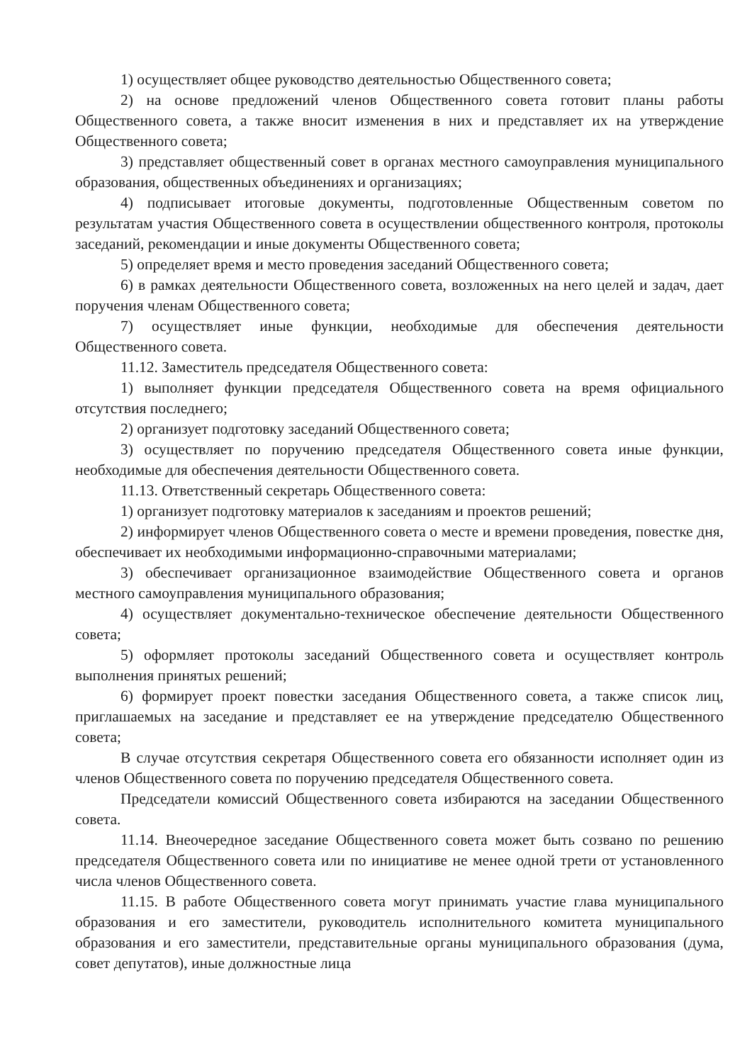1) осуществляет общее руководство деятельностью Общественного совета;
2) на основе предложений членов Общественного совета готовит планы работы Общественного совета, а также вносит изменения в них и представляет их на утверждение Общественного совета;
3) представляет общественный совет в органах местного самоуправления муниципального образования, общественных объединениях и организациях;
4) подписывает итоговые документы, подготовленные Общественным советом по результатам участия Общественного совета в осуществлении общественного контроля, протоколы заседаний, рекомендации и иные документы Общественного совета;
5) определяет время и место проведения заседаний Общественного совета;
6) в рамках деятельности Общественного совета, возложенных на него целей и задач, дает поручения членам Общественного совета;
7) осуществляет иные функции, необходимые для обеспечения деятельности Общественного совета.
11.12. Заместитель председателя Общественного совета:
1) выполняет функции председателя Общественного совета на время официального отсутствия последнего;
2) организует подготовку заседаний Общественного совета;
3) осуществляет по поручению председателя Общественного совета иные функции, необходимые для обеспечения деятельности Общественного совета.
11.13. Ответственный секретарь Общественного совета:
1) организует подготовку материалов к заседаниям и проектов решений;
2) информирует членов Общественного совета о месте и времени проведения, повестке дня, обеспечивает их необходимыми информационно-справочными материалами;
3) обеспечивает организационное взаимодействие Общественного совета и органов местного самоуправления муниципального образования;
4) осуществляет документально-техническое обеспечение деятельности Общественного совета;
5) оформляет протоколы заседаний Общественного совета и осуществляет контроль выполнения принятых решений;
6) формирует проект повестки заседания Общественного совета, а также список лиц, приглашаемых на заседание и представляет ее на утверждение председателю Общественного совета;
В случае отсутствия секретаря Общественного совета его обязанности исполняет один из членов Общественного совета по поручению председателя Общественного совета.
Председатели комиссий Общественного совета избираются на заседании Общественного совета.
11.14. Внеочередное заседание Общественного совета может быть созвано по решению председателя Общественного совета или по инициативе не менее одной трети от установленного числа членов Общественного совета.
11.15. В работе Общественного совета могут принимать участие глава муниципального образования и его заместители, руководитель исполнительного комитета муниципального образования и его заместители, представительные органы муниципального образования (дума, совет депутатов), иные должностные лица